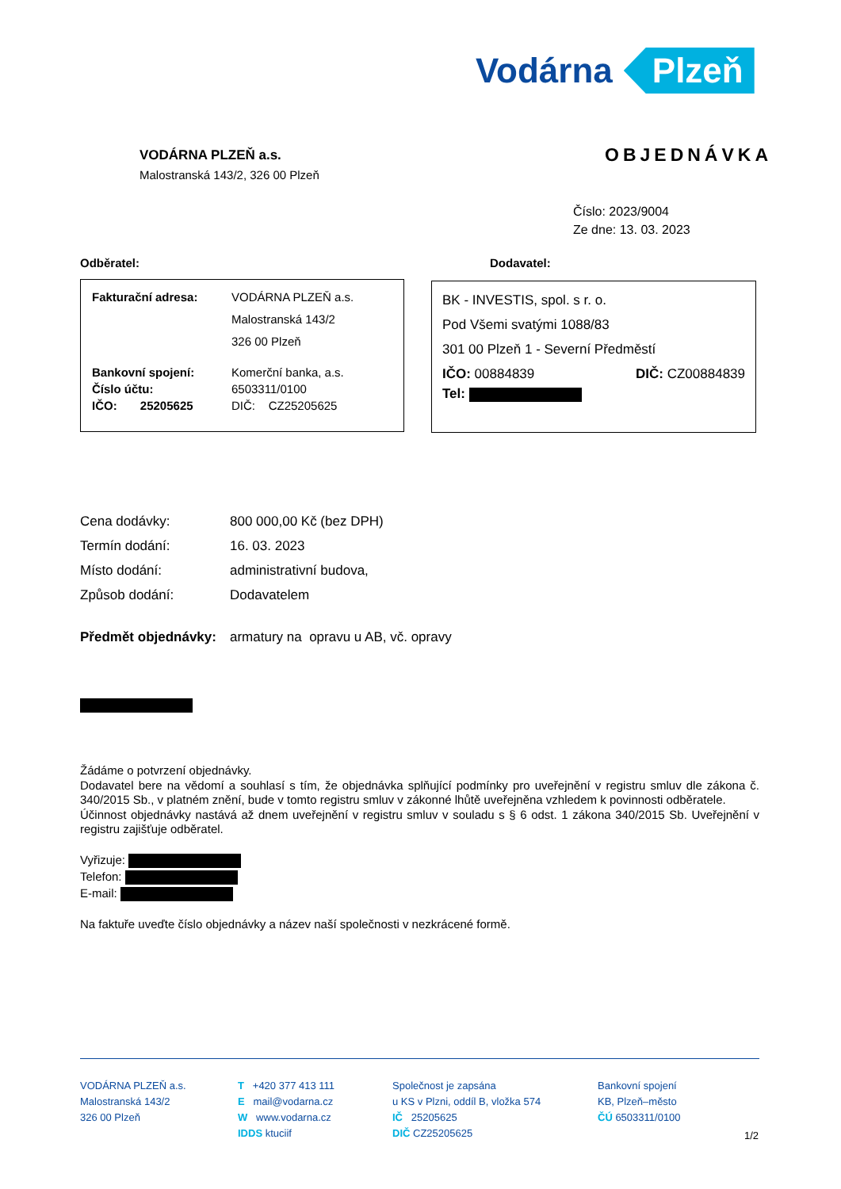Vodárna Plzeň
VODÁRNA PLZEŇ a.s.
Malostranská 143/2, 326 00 Plzeň
OBJEDNÁVKA
Číslo: 2023/9004
Ze dne: 13. 03. 2023
Odběratel: Dodavatel:
Fakturační adresa: VODÁRNA PLZEŇ a.s.
Malostranská 143/2
326 00 Plzeň
Bankovní spojení:
Číslo účtu:
IČO: 25205625 Komerční banka, a.s.
6503311/0100
DIČ: CZ25205625
BK - INVESTIS, spol. s r. o.
Pod Všemi svatými 1088/83
301 00 Plzeň 1 - Severní Předměstí
IČO: 00884839 DIČ: CZ00884839
Tel:
Cena dodávky: 800 000,00 Kč (bez DPH)
Termín dodání: 16. 03. 2023
Místo dodání: administrativní budova,
Způsob dodání: Dodavatelem
Předmět objednávky: armatury na opravu u AB, vč. opravy
Žádáme o potvrzení objednávky.
Dodavatel bere na vědomí a souhlasí s tím, že objednávka splňující podmínky pro uveřejnění v registru smluv dle zákona č. 340/2015 Sb., v platném znění, bude v tomto registru smluv v zákonné lhůtě uveřejněna vzhledem k povinnosti odběratele.
Účinnost objednávky nastává až dnem uveřejnění v registru smluv v souladu s § 6 odst. 1 zákona 340/2015 Sb. Uveřejnění v registru zajišťuje odběratel.
Vyřizuje:
Telefon:
E-mail:
Na faktuře uveďte číslo objednávky a název naší společnosti v nezkrácené formě.
VODÁRNA PLZEŇ a.s.
Malostranská 143/2
326 00 Plzeň
T +420 377 413 111
E mail@vodarna.cz
W www.vodarna.cz
IDDS ktuciif
Společnost je zapsána
u KS v Plzni, oddíl B, vložka 574
IČ 25205625
DIČ CZ25205625
Bankovní spojení
KB, Plzeň–město
ČÚ 6503311/0100
1/2